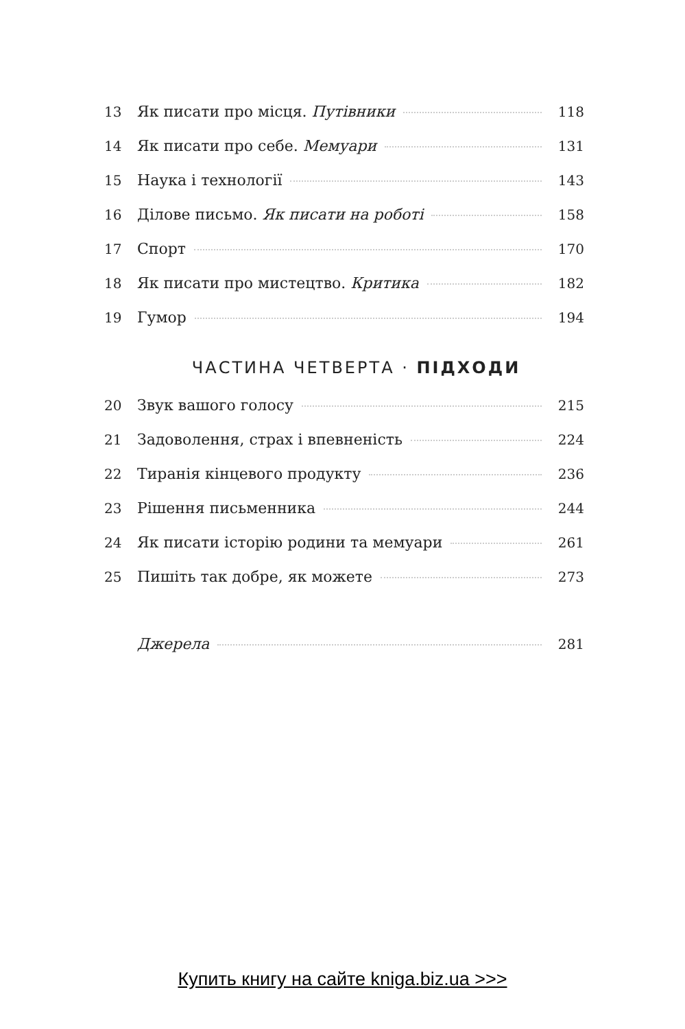13 Як писати про місця. Путівники 118
14 Як писати про себе. Мемуари 131
15 Наука і технології 143
16 Ділове письмо. Як писати на роботі 158
17 Спорт 170
18 Як писати про мистецтво. Критика 182
19 Гумор 194
ЧАСТИНА ЧЕТВЕРТА · ПІДХОДИ
20 Звук вашого голосу 215
21 Задоволення, страх і впевненість 224
22 Тиранія кінцевого продукту 236
23 Рішення письменника 244
24 Як писати історію родини та мемуари 261
25 Пишіть так добре, як можете 273
Джерела 281
Купить книгу на сайте kniga.biz.ua >>>